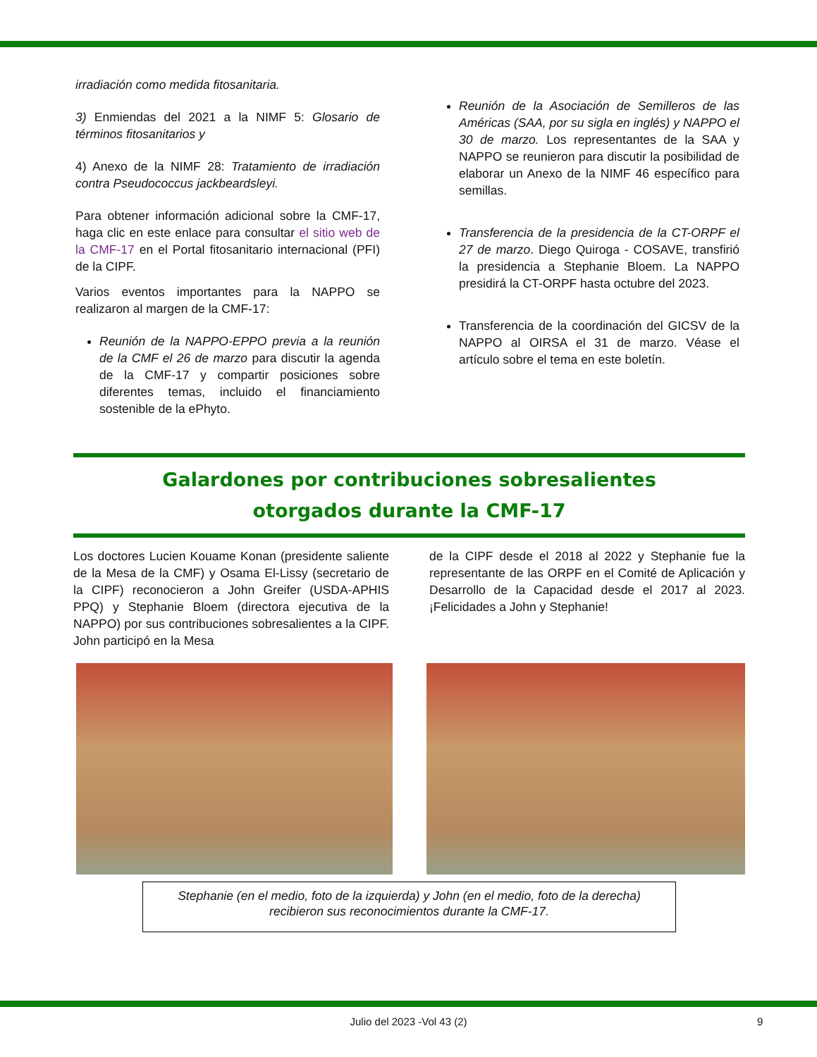irradiación como medida fitosanitaria.
3) Enmiendas del 2021 a la NIMF 5: Glosario de términos fitosanitarios y
4) Anexo de la NIMF 28: Tratamiento de irradiación contra Pseudococcus jackbeardsleyi.
Para obtener información adicional sobre la CMF-17, haga clic en este enlace para consultar el sitio web de la CMF-17 en el Portal fitosanitario internacional (PFI) de la CIPF.
Varios eventos importantes para la NAPPO se realizaron al margen de la CMF-17:
Reunión de la NAPPO-EPPO previa a la reunión de la CMF el 26 de marzo para discutir la agenda de la CMF-17 y compartir posiciones sobre diferentes temas, incluido el financiamiento sostenible de la ePhyto.
Reunión de la Asociación de Semilleros de las Américas (SAA, por su sigla en inglés) y NAPPO el 30 de marzo. Los representantes de la SAA y NAPPO se reunieron para discutir la posibilidad de elaborar un Anexo de la NIMF 46 específico para semillas.
Transferencia de la presidencia de la CT-ORPF el 27 de marzo. Diego Quiroga - COSAVE, transfirió la presidencia a Stephanie Bloem. La NAPPO presidirá la CT-ORPF hasta octubre del 2023.
Transferencia de la coordinación del GICSV de la NAPPO al OIRSA el 31 de marzo. Véase el artículo sobre el tema en este boletín.
Galardones por contribuciones sobresalientes
otorgados durante la CMF-17
Los doctores Lucien Kouame Konan (presidente saliente de la Mesa de la CMF) y Osama El-Lissy (secretario de la CIPF) reconocieron a John Greifer (USDA-APHIS PPQ) y Stephanie Bloem (directora ejecutiva de la NAPPO) por sus contribuciones sobresalientes a la CIPF. John participó en la Mesa
de la CIPF desde el 2018 al 2022 y Stephanie fue la representante de las ORPF en el Comité de Aplicación y Desarrollo de la Capacidad desde el 2017 al 2023. ¡Felicidades a John y Stephanie!
Stephanie (en el medio, foto de la izquierda) y John (en el medio, foto de la derecha)
recibieron sus reconocimientos durante la CMF-17.
Julio del 2023 -Vol 43 (2) 9